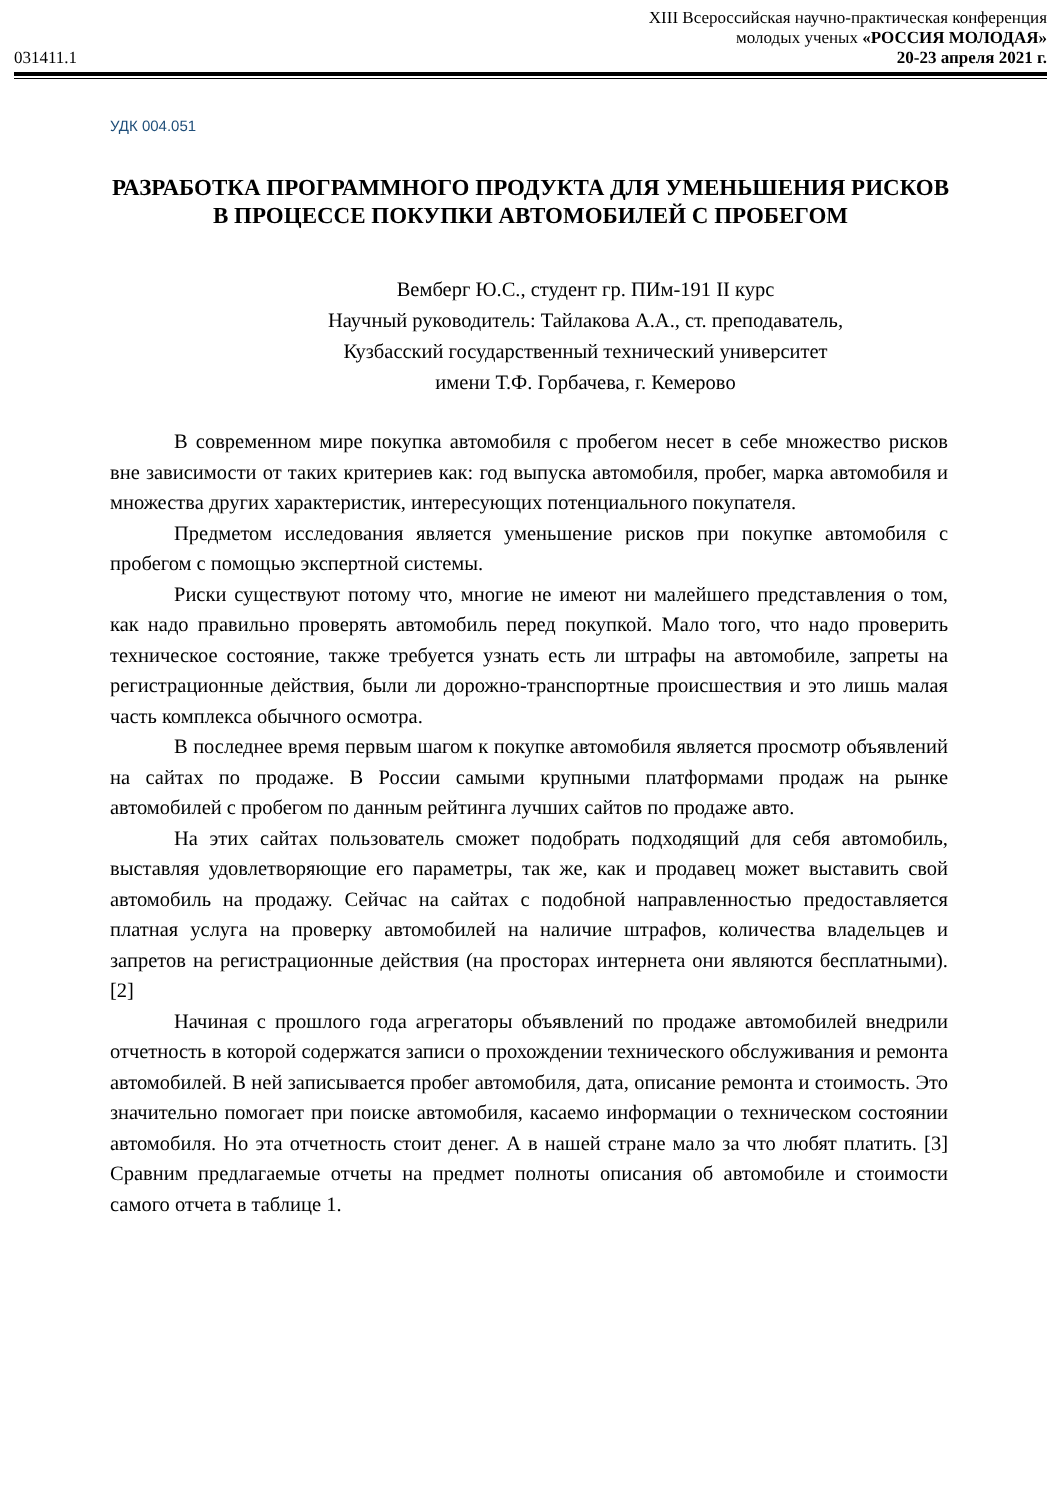031411.1
XIII Всероссийская научно-практическая конференция
молодых ученых «РОССИЯ МОЛОДАЯ»
20-23 апреля 2021 г.
УДК 004.051
РАЗРАБОТКА ПРОГРАММНОГО ПРОДУКТА ДЛЯ УМЕНЬШЕНИЯ РИСКОВ В ПРОЦЕССЕ ПОКУПКИ АВТОМОБИЛЕЙ С ПРОБЕГОМ
Вемберг Ю.С., студент гр. ПИм-191 II курс
Научный руководитель: Тайлакова А.А., ст. преподаватель,
Кузбасский государственный технический университет
имени Т.Ф. Горбачева, г. Кемерово
В современном мире покупка автомобиля с пробегом несет в себе множество рисков вне зависимости от таких критериев как: год выпуска автомобиля, пробег, марка автомобиля и множества других характеристик, интересующих потенциального покупателя.
Предметом исследования является уменьшение рисков при покупке автомобиля с пробегом с помощью экспертной системы.
Риски существуют потому что, многие не имеют ни малейшего представления о том, как надо правильно проверять автомобиль перед покупкой. Мало того, что надо проверить техническое состояние, также требуется узнать есть ли штрафы на автомобиле, запреты на регистрационные действия, были ли дорожно-транспортные происшествия и это лишь малая часть комплекса обычного осмотра.
В последнее время первым шагом к покупке автомобиля является просмотр объявлений на сайтах по продаже. В России самыми крупными платформами продаж на рынке автомобилей с пробегом по данным рейтинга лучших сайтов по продаже авто.
На этих сайтах пользователь сможет подобрать подходящий для себя автомобиль, выставляя удовлетворяющие его параметры, так же, как и продавец может выставить свой автомобиль на продажу. Сейчас на сайтах с подобной направленностью предоставляется платная услуга на проверку автомобилей на наличие штрафов, количества владельцев и запретов на регистрационные действия (на просторах интернета они являются бесплатными). [2]
Начиная с прошлого года агрегаторы объявлений по продаже автомобилей внедрили отчетность в которой содержатся записи о прохождении технического обслуживания и ремонта автомобилей. В ней записывается пробег автомобиля, дата, описание ремонта и стоимость. Это значительно помогает при поиске автомобиля, касаемо информации о техническом состоянии автомобиля. Но эта отчетность стоит денег. А в нашей стране мало за что любят платить. [3] Сравним предлагаемые отчеты на предмет полноты описания об автомобиле и стоимости самого отчета в таблице 1.